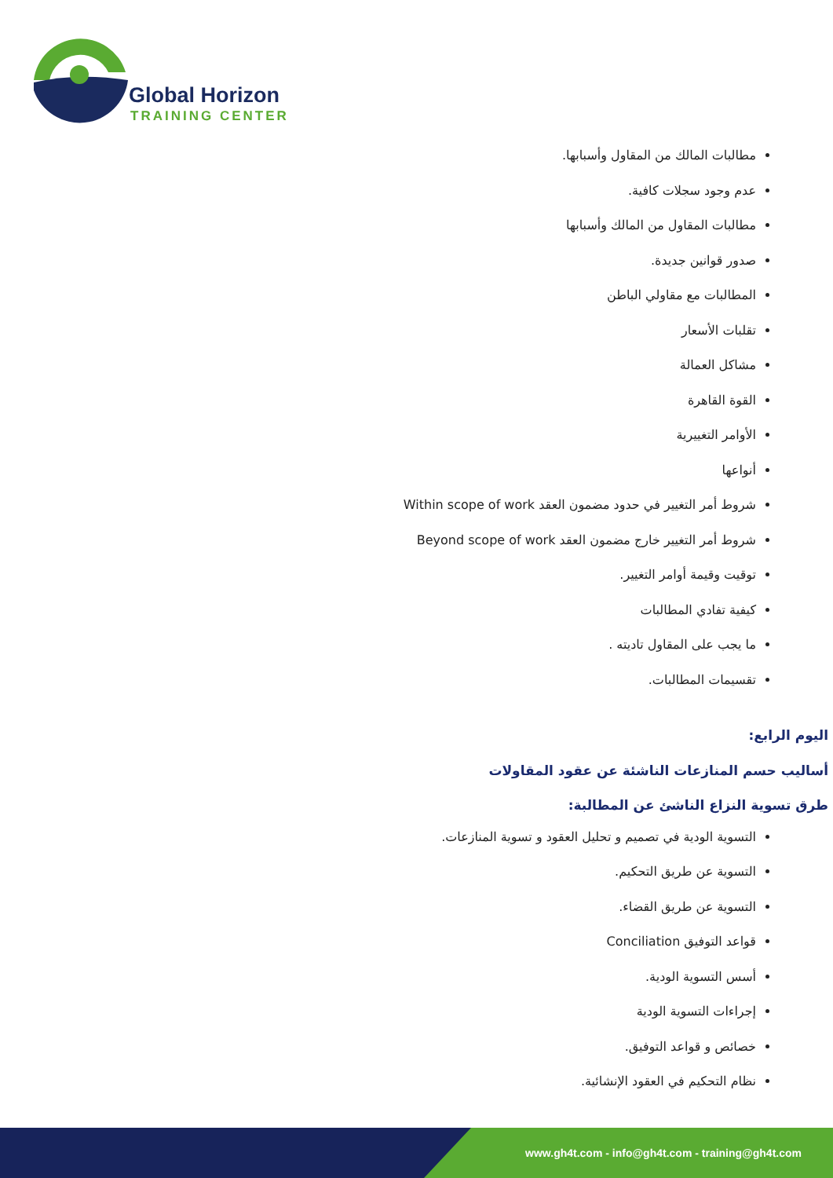Global Horizon
TRAINING CENTER
مطالبات المالك من المقاول وأسبابها.
عدم وجود سجلات كافية.
مطالبات المقاول من المالك وأسبابها
صدور قوانين جديدة.
المطالبات مع مقاولي الباطن
تقلبات الأسعار
مشاكل العمالة
القوة القاهرة
الأوامر التغييرية
أنواعها
شروط أمر التغيير في حدود مضمون العقد Within scope of work
شروط أمر التغيير خارج مضمون العقد Beyond scope of work
توقيت وقيمة أوامر التغيير.
كيفية تفادي المطالبات
ما يجب على المقاول تاديته .
تقسيمات المطالبات.
اليوم الرابع:
أساليب حسم المنازعات الناشئة عن عقود المقاولات
طرق تسوية النزاع الناشئ عن المطالبة:
التسوية الودية في تصميم و تحليل العقود و تسوية المنازعات.
التسوية عن طريق التحكيم.
التسوية عن طريق القضاء.
قواعد التوفيق Conciliation
أسس التسوية الودية.
إجراءات التسوية الودية
خصائص و قواعد التوفيق.
نظام التحكيم في العقود الإنشائية.
www.gh4t.com - info@gh4t.com - training@gh4t.com